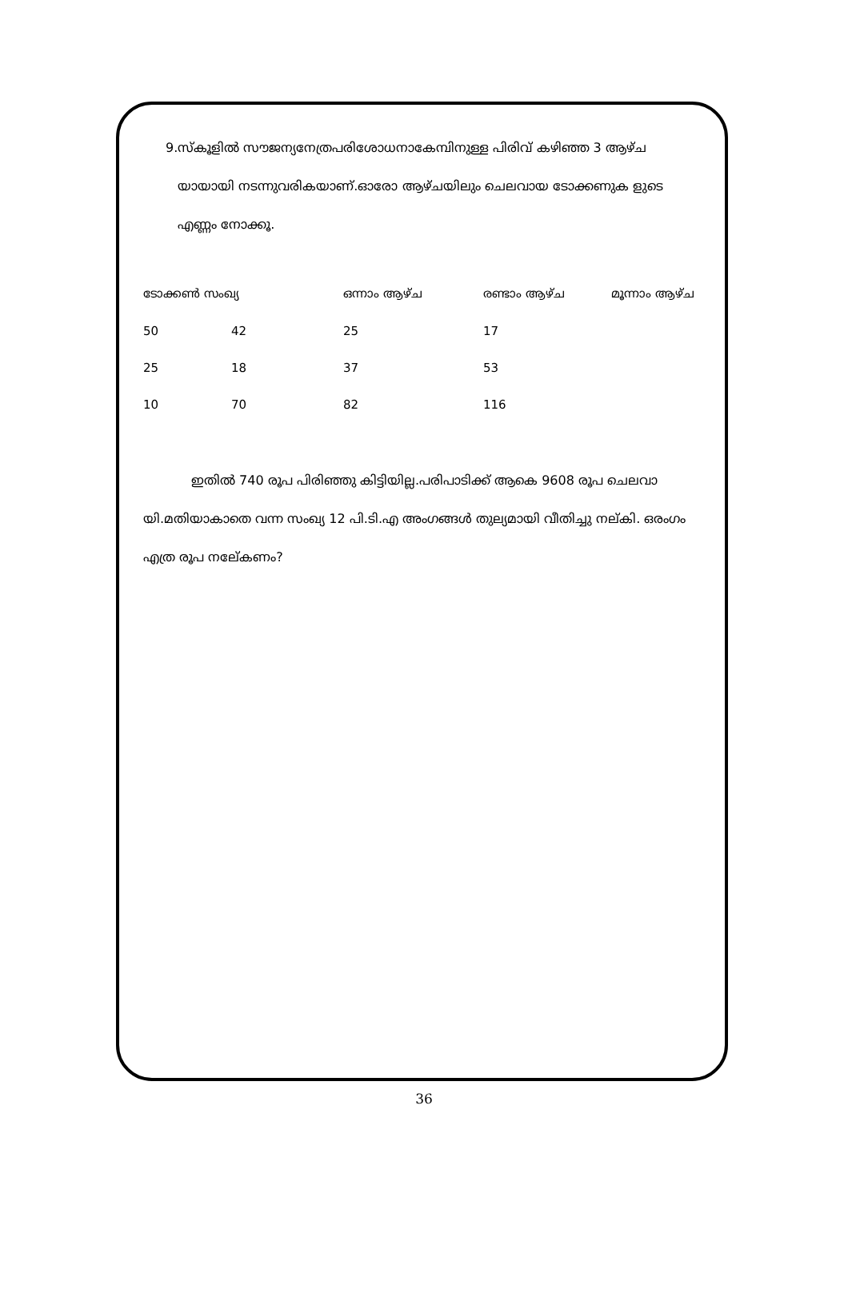9. സ്കൂളിൽ സൗജന്യനേത്രപരിശോധനാകേമ്പിനുള്ള പിരിവ് കഴിഞ്ഞ 3 ആഴ്ച യായായി നടന്നുവരികയാണ്.ഓരോ ആഴ്ചയിലും ചെലവായ ടോക്കണുക ളുടെ എണ്ണം നോക്കൂ.
| ടോക്കൺ സംഖ്യ | | ഒന്നാം ആഴ്ച | രണ്ടാം ആഴ്ച | മൂന്നാം ആഴ്ച |
| --- | --- | --- | --- | --- |
| 50 | 42 | 25 | 17 | |
| 25 | 18 | 37 | 53 | |
| 10 | 70 | 82 | 116 | |
ഇതിൽ 740 രൂപ പിരിഞ്ഞു കിട്ടിയില്ല.പരിപാടിക്ക് ആകെ 9608 രൂപ ചെലവാ യി.മതിയാകാതെ വന്ന സംഖ്യ 12 പി.ടി.എ അംഗങ്ങൾ തുല്യമായി വീതിച്ചു നല്കി. ഒരംഗം എത്ര രൂപ നലേ്കണം?
36